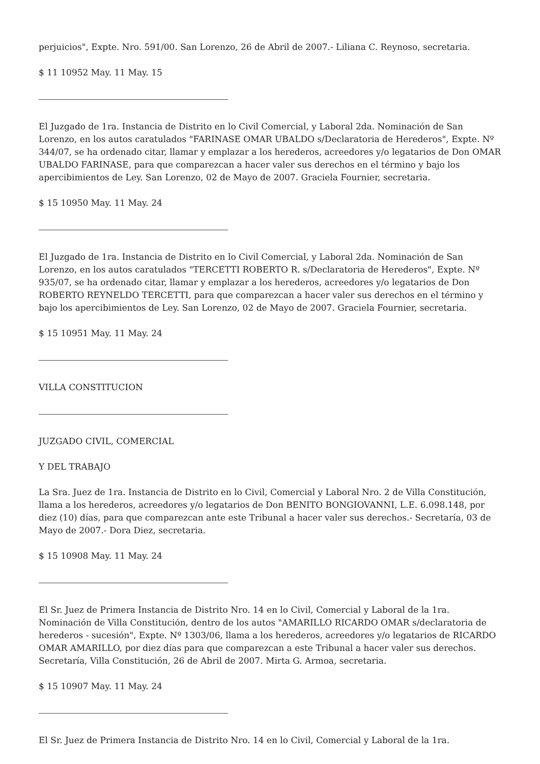perjuicios", Expte. Nro. 591/00. San Lorenzo, 26 de Abril de 2007.- Liliana C. Reynoso, secretaria.
$ 11 10952 May. 11 May. 15
El Juzgado de 1ra. Instancia de Distrito en lo Civil Comercial, y Laboral 2da. Nominación de San Lorenzo, en los autos caratulados "FARINASE OMAR UBALDO s/Declaratoria de Herederos", Expte. Nº 344/07, se ha ordenado citar, llamar y emplazar a los herederos, acreedores y/o legatarios de Don OMAR UBALDO FARINASE, para que comparezcan a hacer valer sus derechos en el término y bajo los apercibimientos de Ley. San Lorenzo, 02 de Mayo de 2007. Graciela Fournier, secretaria.
$ 15 10950 May. 11 May. 24
El Juzgado de 1ra. Instancia de Distrito en lo Civil Comercial, y Laboral 2da. Nominación de San Lorenzo, en los autos caratulados "TERCETTI ROBERTO R. s/Declaratoria de Herederos", Expte. Nº 935/07, se ha ordenado citar, llamar y emplazar a los herederos, acreedores y/o legatarios de Don ROBERTO REYNELDO TERCETTI, para que comparezcan a hacer valer sus derechos en el término y bajo los apercibimientos de Ley. San Lorenzo, 02 de Mayo de 2007. Graciela Fournier, secretaria.
$ 15 10951 May. 11 May. 24
VILLA CONSTITUCION
JUZGADO CIVIL, COMERCIAL
Y DEL TRABAJO
La Sra. Juez de 1ra. Instancia de Distrito en lo Civil, Comercial y Laboral Nro. 2 de Villa Constitución, llama a los herederos, acreedores y/o legatarios de Don BENITO BONGIOVANNI, L.E. 6.098.148, por diez (10) días, para que comparezcan ante este Tribunal a hacer valer sus derechos.- Secretaría, 03 de Mayo de 2007.- Dora Diez, secretaria.
$ 15 10908 May. 11 May. 24
El Sr. Juez de Primera Instancia de Distrito Nro. 14 en lo Civil, Comercial y Laboral de la 1ra. Nominación de Villa Constitución, dentro de los autos "AMARILLO RICARDO OMAR s/declaratoria de herederos - sucesión", Expte. Nº 1303/06, llama a los herederos, acreedores y/o legatarios de RICARDO OMAR AMARILLO, por diez días para que comparezcan a este Tribunal a hacer valer sus derechos. Secretaría, Villa Constitución, 26 de Abril de 2007. Mirta G. Armoa, secretaria.
$ 15 10907 May. 11 May. 24
El Sr. Juez de Primera Instancia de Distrito Nro. 14 en lo Civil, Comercial y Laboral de la 1ra.